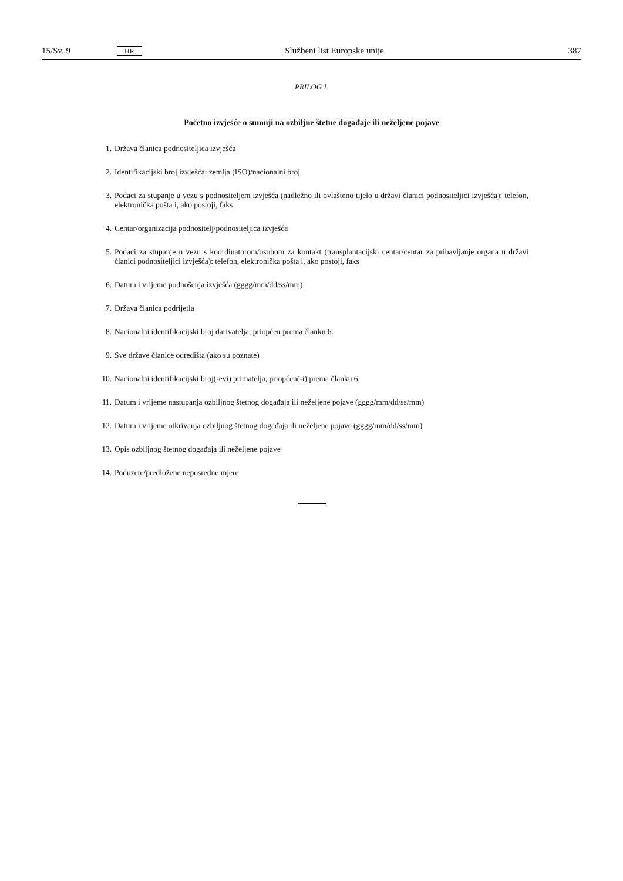15/Sv. 9 HR Službeni list Europske unije 387
PRILOG I.
Početno izvješće o sumnji na ozbiljne štetne događaje ili neželjene pojave
1. Država članica podnositeljica izvješća
2. Identifikacijski broj izvješća: zemlja (ISO)/nacionalni broj
3. Podaci za stupanje u vezu s podnositeljem izvješća (nadležno ili ovlašteno tijelo u državi članici podnositeljici izvješća): telefon, elektronička pošta i, ako postoji, faks
4. Centar/organizacija podnositelj/podnositeljica izvješća
5. Podaci za stupanje u vezu s koordinatorom/osobom za kontakt (transplantacijski centar/centar za pribavljanje organa u državi članici podnositeljici izvješća): telefon, elektronička pošta i, ako postoji, faks
6. Datum i vrijeme podnošenja izvješća (gggg/mm/dd/ss/mm)
7. Država članica podrijetla
8. Nacionalni identifikacijski broj darivatelja, priopćen prema članku 6.
9. Sve države članice odredišta (ako su poznate)
10. Nacionalni identifikacijski broj(-evi) primatelja, priopćen(-i) prema članku 6.
11. Datum i vrijeme nastupanja ozbiljnog štetnog događaja ili neželjene pojave (gggg/mm/dd/ss/mm)
12. Datum i vrijeme otkrivanja ozbiljnog štetnog događaja ili neželjene pojave (gggg/mm/dd/ss/mm)
13. Opis ozbiljnog štetnog događaja ili neželjene pojave
14. Poduzete/predložene neposredne mjere